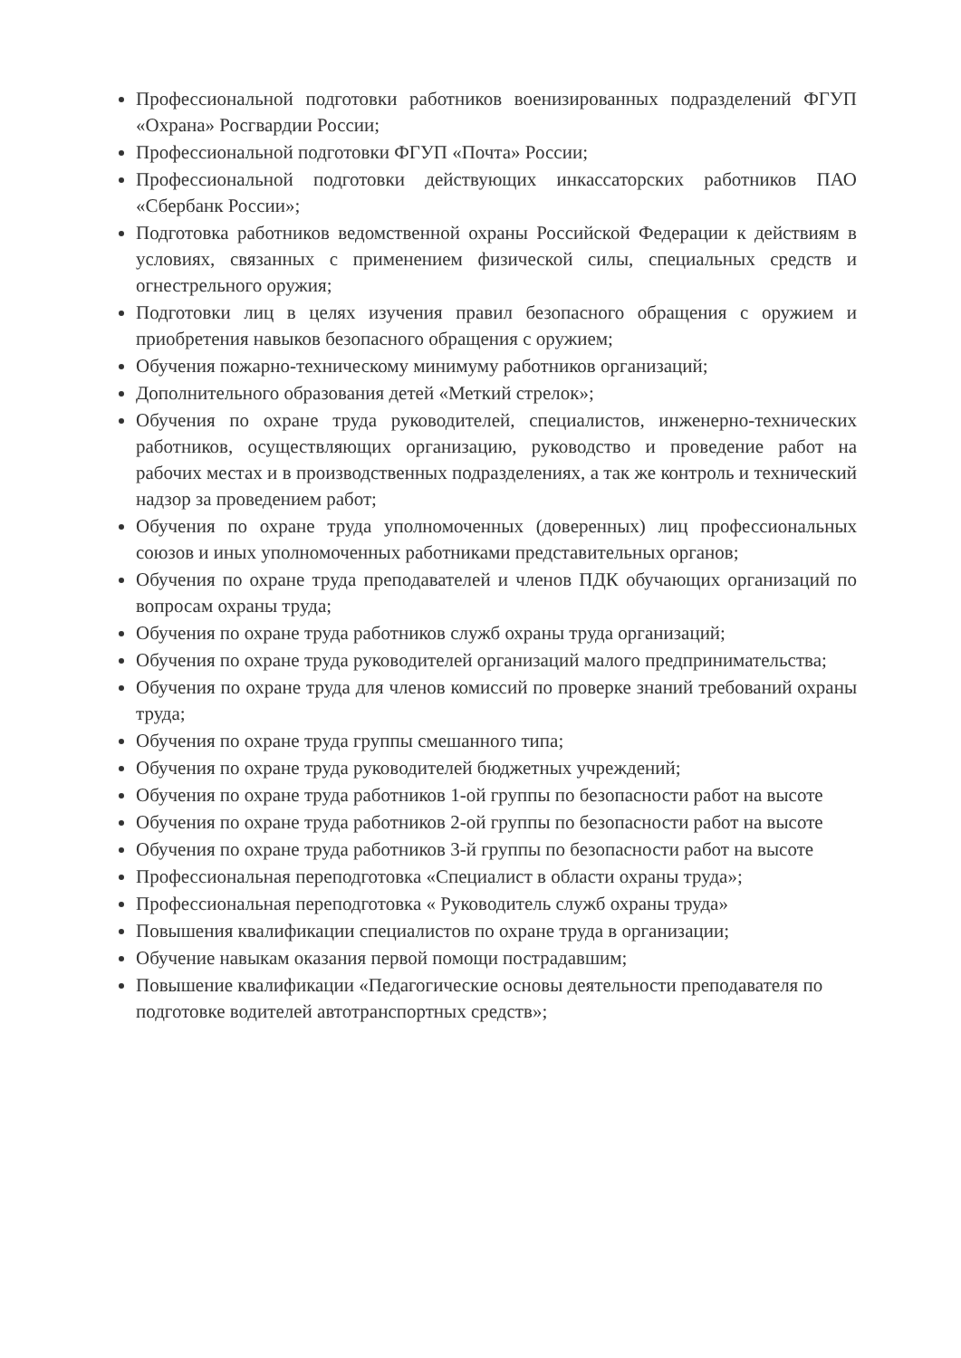Профессиональной подготовки работников военизированных подразделений ФГУП «Охрана» Росгвардии России;
Профессиональной подготовки ФГУП «Почта» России;
Профессиональной подготовки действующих инкассаторских работников ПАО «Сбербанк России»;
Подготовка работников ведомственной охраны Российской Федерации к действиям в условиях, связанных с применением физической силы, специальных средств и огнестрельного оружия;
Подготовки лиц в целях изучения правил безопасного обращения с оружием и приобретения навыков безопасного обращения с оружием;
Обучения пожарно-техническому минимуму работников организаций;
Дополнительного образования детей «Меткий стрелок»;
Обучения по охране труда руководителей, специалистов, инженерно-технических работников, осуществляющих организацию, руководство и проведение работ на рабочих местах и в производственных подразделениях, а так же контроль и технический надзор за проведением работ;
Обучения по охране труда уполномоченных (доверенных) лиц профессиональных союзов и иных уполномоченных работниками представительных органов;
Обучения по охране труда преподавателей и членов ПДК обучающих организаций по вопросам охраны труда;
Обучения по охране труда работников служб охраны труда организаций;
Обучения по охране труда руководителей организаций малого предпринимательства;
Обучения по охране труда для членов комиссий по проверке знаний требований охраны труда;
Обучения по охране труда группы смешанного типа;
Обучения по охране труда руководителей бюджетных учреждений;
Обучения по охране труда работников 1-ой группы по безопасности работ на высоте
Обучения по охране труда работников 2-ой группы по безопасности работ на высоте
Обучения по охране труда работников 3-й группы по безопасности работ на высоте
Профессиональная переподготовка «Специалист в области охраны труда»;
Профессиональная переподготовка « Руководитель служб охраны труда»
Повышения квалификации специалистов по охране труда в организации;
Обучение навыкам оказания первой помощи пострадавшим;
Повышение квалификации «Педагогические основы деятельности преподавателя по подготовке водителей автотранспортных средств»;